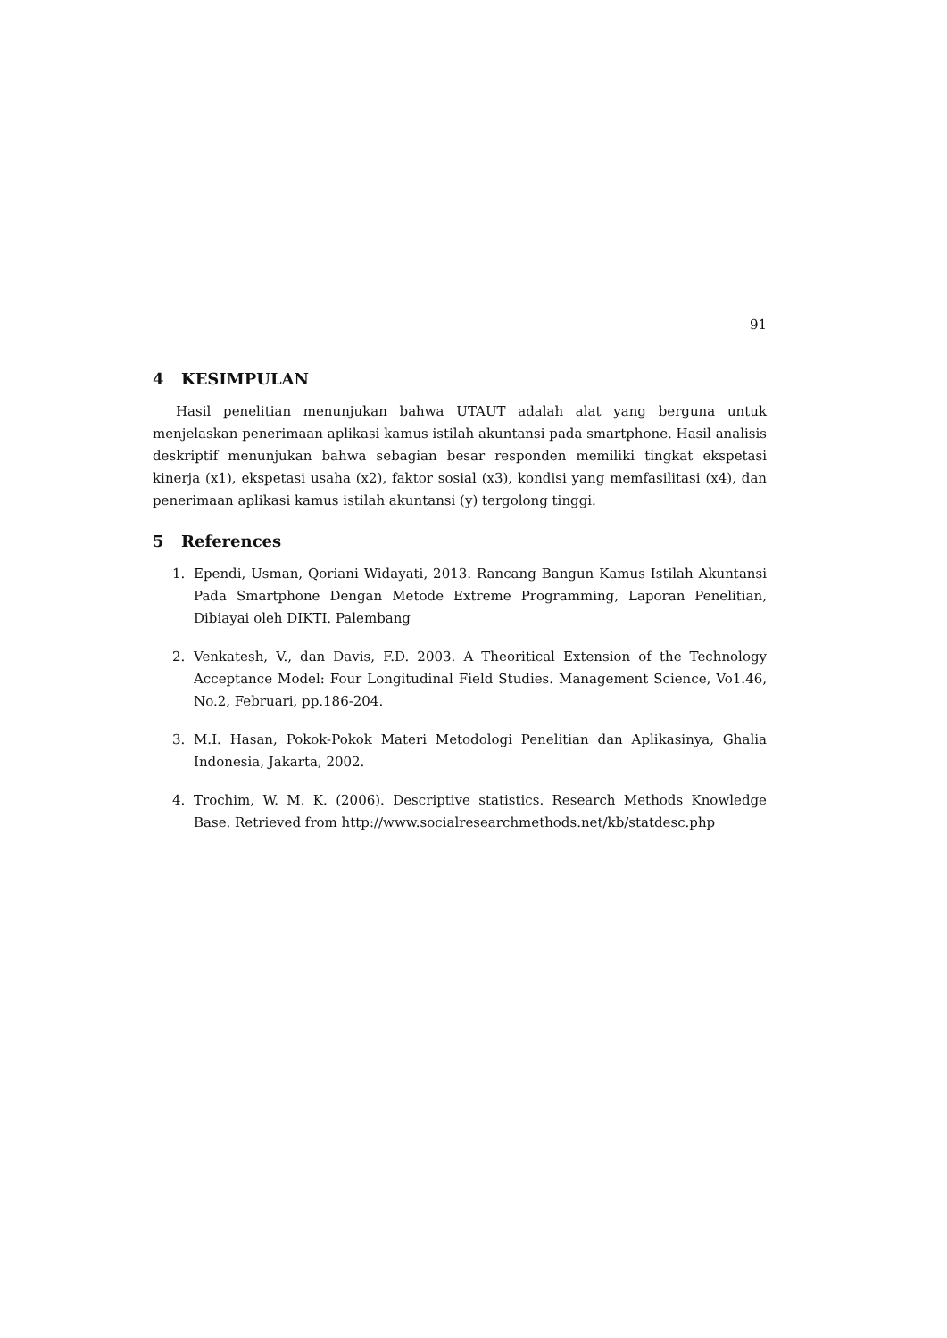91
4 KESIMPULAN
Hasil penelitian menunjukan bahwa UTAUT adalah alat yang berguna untuk menjelaskan penerimaan aplikasi kamus istilah akuntansi pada smartphone. Hasil analisis deskriptif menunjukan bahwa sebagian besar responden memiliki tingkat ekspetasi kinerja (x1), ekspetasi usaha (x2), faktor sosial (x3), kondisi yang memfasilitasi (x4), dan penerimaan aplikasi kamus istilah akuntansi (y) tergolong tinggi.
5 References
1. Ependi, Usman, Qoriani Widayati, 2013. Rancang Bangun Kamus Istilah Akuntansi Pada Smartphone Dengan Metode Extreme Programming, Laporan Penelitian, Dibiayai oleh DIKTI. Palembang
2. Venkatesh, V., dan Davis, F.D. 2003. A Theoritical Extension of the Technology Acceptance Model: Four Longitudinal Field Studies. Management Science, Vo1.46, No.2, Februari, pp.186-204.
3. M.I. Hasan, Pokok-Pokok Materi Metodologi Penelitian dan Aplikasinya, Ghalia Indonesia, Jakarta, 2002.
4. Trochim, W. M. K. (2006). Descriptive statistics. Research Methods Knowledge Base. Retrieved from http://www.socialresearchmethods.net/kb/statdesc.php